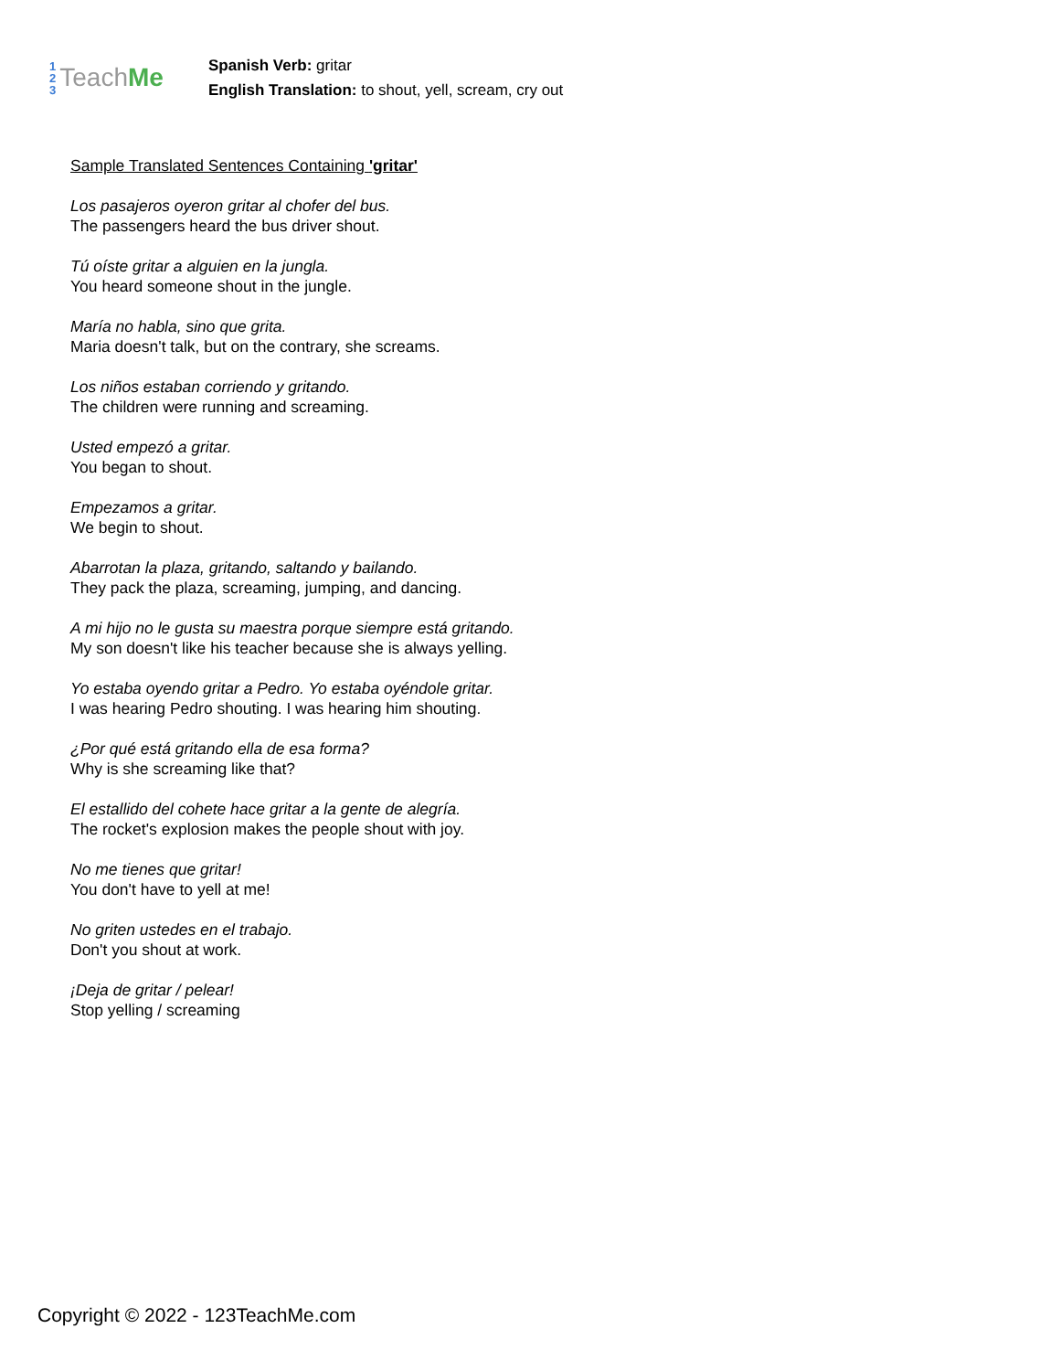1
2
3
Teach Me
Spanish Verb: gritar
English Translation: to shout, yell, scream, cry out
Sample Translated Sentences Containing 'gritar'
Los pasajeros oyeron gritar al chofer del bus.
The passengers heard the bus driver shout.
Tú oíste gritar a alguien en la jungla.
You heard someone shout in the jungle.
María no habla, sino que grita.
Maria doesn't talk, but on the contrary, she screams.
Los niños estaban corriendo y gritando.
The children were running and screaming.
Usted empezó a gritar.
You began to shout.
Empezamos a gritar.
We begin to shout.
Abarrotan la plaza, gritando, saltando y bailando.
They pack the plaza, screaming, jumping, and dancing.
A mi hijo no le gusta su maestra porque siempre está gritando.
My son doesn't like his teacher because she is always yelling.
Yo estaba oyendo gritar a Pedro. Yo estaba oyéndole gritar.
I was hearing Pedro shouting. I was hearing him shouting.
¿Por qué está gritando ella de esa forma?
Why is she screaming like that?
El estallido del cohete hace gritar a la gente de alegría.
The rocket's explosion makes the people shout with joy.
No me tienes que gritar!
You don't have to yell at me!
No griten ustedes en el trabajo.
Don't you shout at work.
¡Deja de gritar / pelear!
Stop yelling / screaming
Copyright © 2022 - 123TeachMe.com